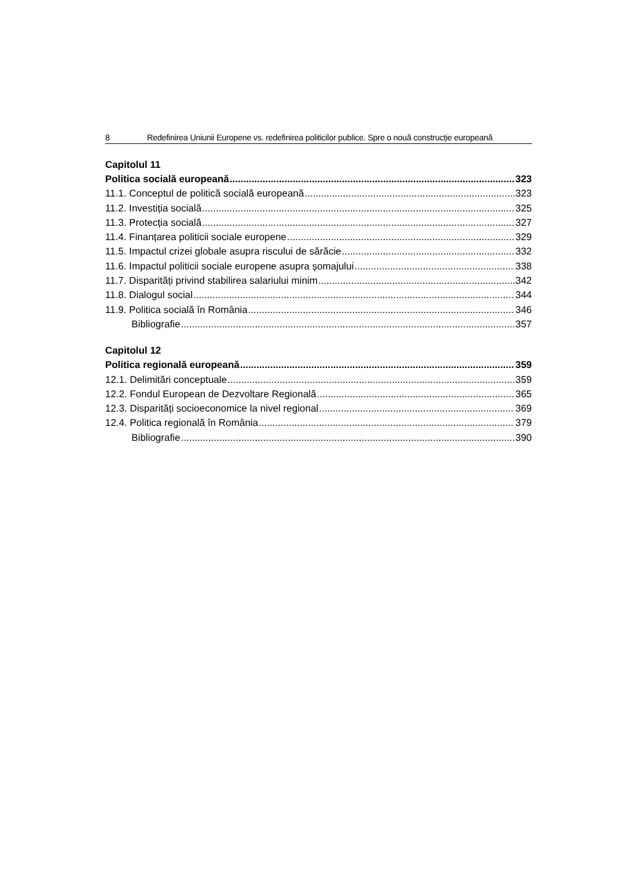8 Redefinirea Uniunii Europene vs. redefinirea politicilor publice. Spre o nouă construcție europeană
Capitolul 11
Politica socială europeană 323
11.1. Conceptul de politică socială europeană 323
11.2. Investiția socială 325
11.3. Protecția socială 327
11.4. Finanțarea politicii sociale europene 329
11.5. Impactul crizei globale asupra riscului de sărăcie 332
11.6. Impactul politicii sociale europene asupra șomajului 338
11.7. Disparități privind stabilirea salariului minim 342
11.8. Dialogul social 344
11.9. Politica socială în România 346
Bibliografie 357
Capitolul 12
Politica regională europeană 359
12.1. Delimitări conceptuale 359
12.2. Fondul European de Dezvoltare Regională 365
12.3. Disparități socioeconomice la nivel regional 369
12.4. Politica regională în România 379
Bibliografie 390